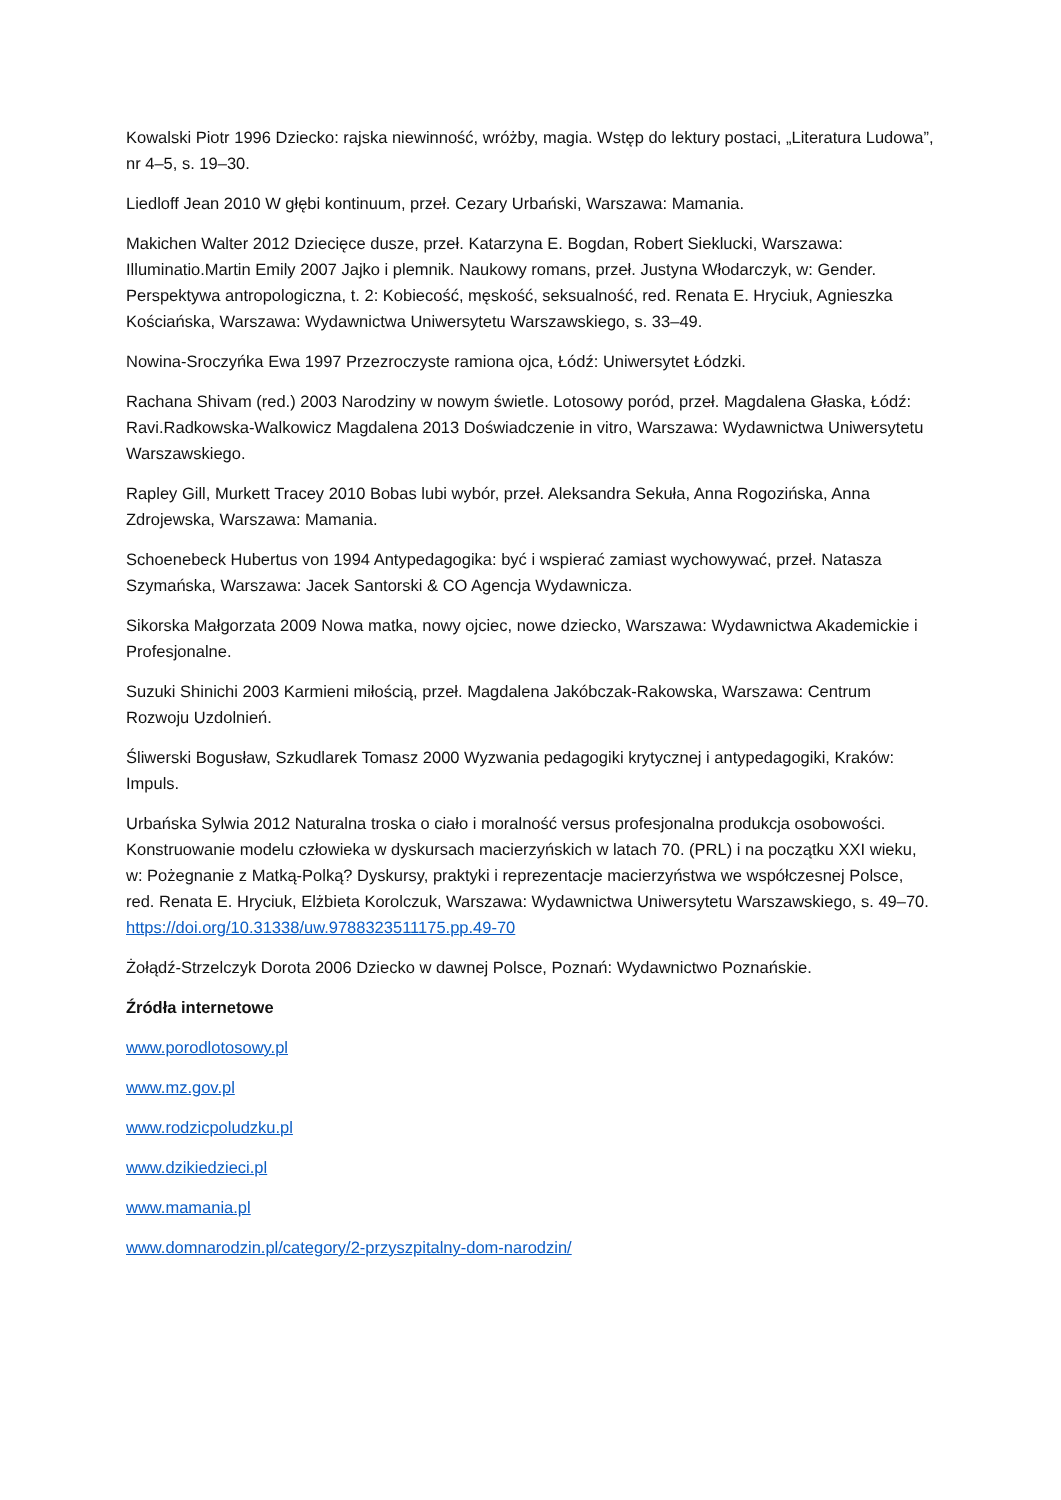Kowalski Piotr 1996 Dziecko: rajska niewinność, wróżby, magia. Wstęp do lektury postaci, „Literatura Ludowa”, nr 4–5, s. 19–30.
Liedloff Jean 2010 W głębi kontinuum, przeł. Cezary Urbański, Warszawa: Mamania.
Makichen Walter 2012 Dziecięce dusze, przeł. Katarzyna E. Bogdan, Robert Sieklucki, Warszawa: Illuminatio.Martin Emily 2007 Jajko i plemnik. Naukowy romans, przeł. Justyna Włodarczyk, w: Gender. Perspektywa antropologiczna, t. 2: Kobiecość, męskość, seksualność, red. Renata E. Hryciuk, Agnieszka Kościańska, Warszawa: Wydawnictwa Uniwersytetu Warszawskiego, s. 33–49.
Nowina-Sroczyńka Ewa 1997 Przezroczyste ramiona ojca, Łódź: Uniwersytet Łódzki.
Rachana Shivam (red.) 2003 Narodziny w nowym świetle. Lotosowy poród, przeł. Magdalena Głaska, Łódź: Ravi.Radkowska-Walkowicz Magdalena 2013 Doświadczenie in vitro, Warszawa: Wydawnictwa Uniwersytetu Warszawskiego.
Rapley Gill, Murkett Tracey 2010 Bobas lubi wybór, przeł. Aleksandra Sekuła, Anna Rogozińska, Anna Zdrojewska, Warszawa: Mamania.
Schoenebeck Hubertus von 1994 Antypedagogika: być i wspierać zamiast wychowywać, przeł. Natasza Szymańska, Warszawa: Jacek Santorski & CO Agencja Wydawnicza.
Sikorska Małgorzata 2009 Nowa matka, nowy ojciec, nowe dziecko, Warszawa: Wydawnictwa Akademickie i Profesjonalne.
Suzuki Shinichi 2003 Karmieni miłością, przeł. Magdalena Jakóbczak-Rakowska, Warszawa: Centrum Rozwoju Uzdolnień.
Śliwerski Bogusław, Szkudlarek Tomasz 2000 Wyzwania pedagogiki krytycznej i antypedagogiki, Kraków: Impuls.
Urbańska Sylwia 2012 Naturalna troska o ciało i moralność versus profesjonalna produkcja osobowości. Konstruowanie modelu człowieka w dyskursach macierzyńskich w latach 70. (PRL) i na początku XXI wieku, w: Pożegnanie z Matką-Polką? Dyskursy, praktyki i reprezentacje macierzyństwa we współczesnej Polsce, red. Renata E. Hryciuk, Elżbieta Korolczuk, Warszawa: Wydawnictwa Uniwersytetu Warszawskiego, s. 49–70. https://doi.org/10.31338/uw.9788323511175.pp.49-70
Żołądź-Strzelczyk Dorota 2006 Dziecko w dawnej Polsce, Poznań: Wydawnictwo Poznańskie.
Źródła internetowe
www.porodlotosowy.pl
www.mz.gov.pl
www.rodzicpoludzku.pl
www.dzikiedzieci.pl
www.mamania.pl
www.domnarodzin.pl/category/2-przyszpitalny-dom-narodzin/